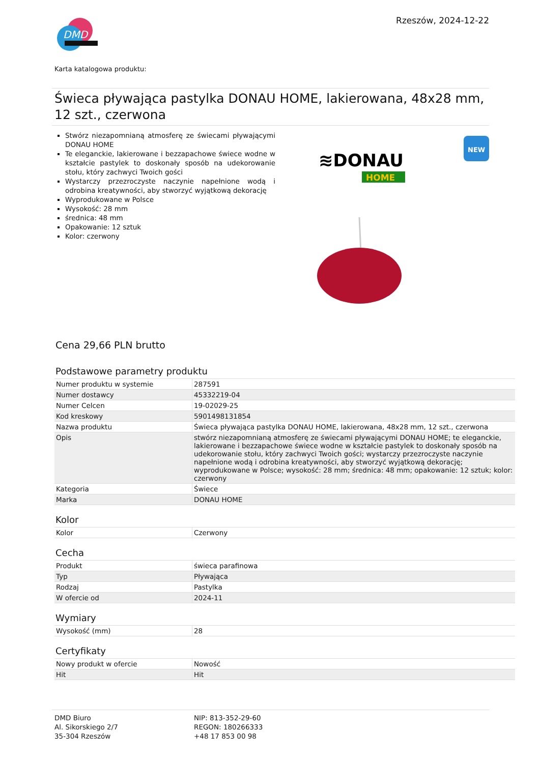DMD
Rzeszów, 2024-12-22
Karta katalogowa produktu:
Świeca pływająca pastylka DONAU HOME, lakierowana, 48x28 mm, 12 szt., czerwona
Stwórz niezapomnianą atmosferę ze świecami pływającymi DONAU HOME
Te eleganckie, lakierowane i bezzapachowe świece wodne w kształcie pastylek to doskonały sposób na udekorowanie stołu, który zachwyci Twoich gości
Wystarczy przezroczyste naczynie napełnione wodą i odrobina kreatywności, aby stworzyć wyjątkową dekorację
Wyprodukowane w Polsce
Wysokość: 28 mm
średnica: 48 mm
Opakowanie: 12 sztuk
Kolor: czerwony
≋DONAU
HOME
NEW
Cena 29,66 PLN brutto
Podstawowe parametry produktu
| Numer produktu w systemie | 287591 |
| Numer dostawcy | 45332219-04 |
| Numer Celcen | 19-02029-25 |
| Kod kreskowy | 5901498131854 |
| Nazwa produktu | Świeca pływająca pastylka DONAU HOME, lakierowana, 48x28 mm, 12 szt., czerwona |
| Opis | stwórz niezapomnianą atmosferę ze świecami pływającymi DONAU HOME; te eleganckie, lakierowane i bezzapachowe świece wodne w kształcie pastylek to doskonały sposób na udekorowanie stołu, który zachwyci Twoich gości; wystarczy przezroczyste naczynie napełnione wodą i odrobina kreatywności, aby stworzyć wyjątkową dekorację; wyprodukowane w Polsce; wysokość: 28 mm; średnica: 48 mm; opakowanie: 12 sztuk; kolor: czerwony |
| Kategoria | Świece |
| Marka | DONAU HOME |
Kolor
| Kolor | Czerwony |
Cecha
| Produkt | świeca parafinowa |
| Typ | Pływająca |
| Rodzaj | Pastylka |
| W ofercie od | 2024-11 |
Wymiary
| Wysokość (mm) | 28 |
Certyfikaty
| Nowy produkt w ofercie | Nowość |
| Hit | Hit |
DMD Biuro
Al. Sikorskiego 2/7
35-304 Rzeszów
NIP: 813-352-29-60
REGON: 180266333
+48 17 853 00 98